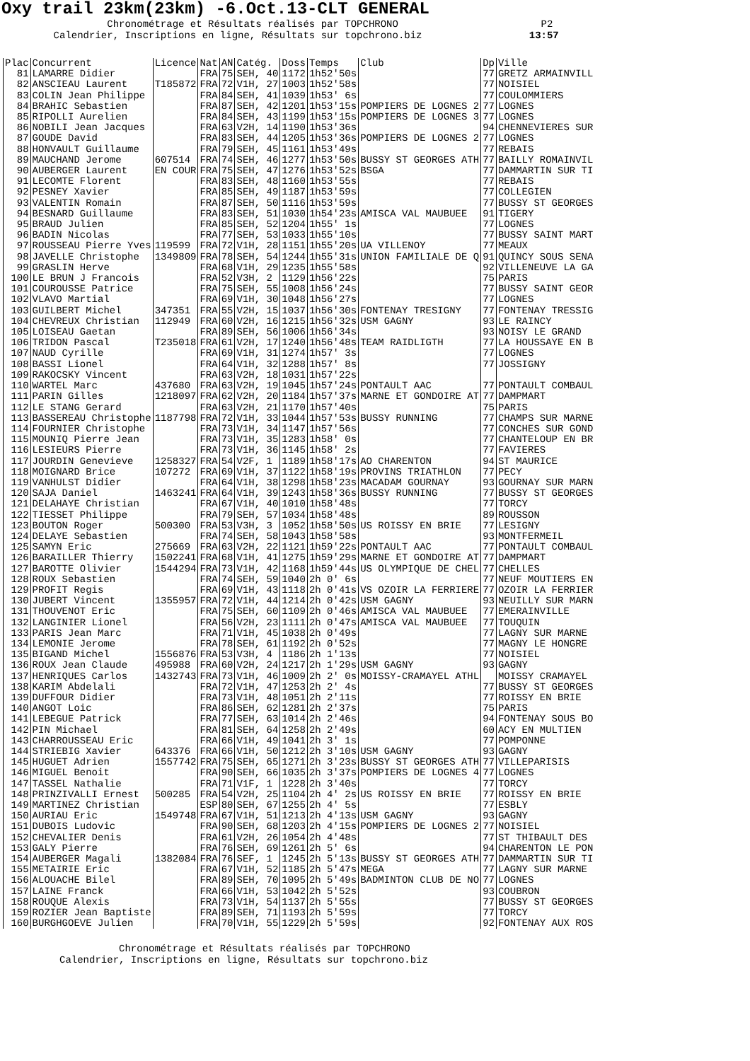Oxy trail 23km(23km) -6.Oct.13-CLT GENERAL
Chronométrage et Résultats réalisés par TOPCHRONO P2 Calendrier, Inscriptions en ligne, Résultats sur topchrono.biz 13:57
| Plac | Concurrent | Licence | Nat | AN | Catég. | Doss | Temps | Club | Dp | Ville |
| --- | --- | --- | --- | --- | --- | --- | --- | --- | --- | --- |
| 81 | LAMARRE Didier | | FRA | 75 | SEH, 40 | 1172 | 1h52'50s | | 77 | GRETZ ARMAINVILL |
| 82 | ANSCIEAU Laurent | T185872 | FRA | 72 | V1H, 27 | 1003 | 1h52'58s | | 77 | NOISIEL |
| 83 | COLIN Jean Philippe | | FRA | 84 | SEH, 41 | 1039 | 1h53' 6s | | 77 | COULOMMIERS |
| 84 | BRAHIC Sebastien | | FRA | 87 | SEH, 42 | 1201 | 1h53'15s | POMPIERS DE LOGNES 2 | 77 | LOGNES |
| 85 | RIPOLLI Aurelien | | FRA | 84 | SEH, 43 | 1199 | 1h53'15s | POMPIERS DE LOGNES 3 | 77 | LOGNES |
| 86 | NOBILI Jean Jacques | | FRA | 63 | V2H, 14 | 1190 | 1h53'36s | | 94 | CHENNEVIERES SUR |
| 87 | GOUDE David | | FRA | 83 | SEH, 44 | 1205 | 1h53'36s | POMPIERS DE LOGNES 2 | 77 | LOGNES |
| 88 | HONVAULT Guillaume | | FRA | 79 | SEH, 45 | 1161 | 1h53'49s | | 77 | REBAIS |
| 89 | MAUCHAND Jerome | 607514 | FRA | 74 | SEH, 46 | 1277 | 1h53'50s | BUSSY ST GEORGES ATH | 77 | BAILLY ROMAINVIL |
| 90 | AUBERGER Laurent | EN COUR | FRA | 75 | SEH, 47 | 1276 | 1h53'52s | BSGA | 77 | DAMMARTIN SUR TI |
| 91 | LECOMTE Florent | | FRA | 83 | SEH, 48 | 1160 | 1h53'55s | | 77 | REBAIS |
| 92 | PESNEY Xavier | | FRA | 85 | SEH, 49 | 1187 | 1h53'59s | | 77 | COLLEGIEN |
| 93 | VALENTIN Romain | | FRA | 87 | SEH, 50 | 1116 | 1h53'59s | | 77 | BUSSY ST GEORGES |
| 94 | BESNARD Guillaume | | FRA | 83 | SEH, 51 | 1030 | 1h54'23s | AMISCA VAL MAUBUEE | 91 | TIGERY |
| 95 | BRAUD Julien | | FRA | 85 | SEH, 52 | 1204 | 1h55' 1s | | 77 | LOGNES |
| 96 | BADIN Nicolas | | FRA | 77 | SEH, 53 | 1033 | 1h55'10s | | 77 | BUSSY SAINT MART |
| 97 | ROUSSEAU Pierre Yves | 119599 | FRA | 72 | V1H, 28 | 1151 | 1h55'20s | UA VILLENOY | 77 | MEAUX |
| 98 | JAVELLE Christophe | 1349809 | FRA | 78 | SEH, 54 | 1244 | 1h55'31s | UNION FAMILIALE DE Q | 91 | QUINCY SOUS SENA |
| 99 | GRASLIN Herve | | FRA | 68 | V1H, 29 | 1235 | 1h55'58s | | 92 | VILLENEUVE LA GA |
| 100 | LE BRUN J Francois | | FRA | 52 | V3H, 2 | 1129 | 1h56'22s | | 75 | PARIS |
| 101 | COUROUSSE Patrice | | FRA | 75 | SEH, 55 | 1008 | 1h56'24s | | 77 | BUSSY SAINT GEOR |
| 102 | VLAVO Martial | | FRA | 69 | V1H, 30 | 1048 | 1h56'27s | | 77 | LOGNES |
| 103 | GUILBERT Michel | 347351 | FRA | 55 | V2H, 15 | 1037 | 1h56'30s | FONTENAY TRESIGNY | 77 | FONTENAY TRESSIG |
| 104 | CHEVREUX Christian | 112949 | FRA | 60 | V2H, 16 | 1215 | 1h56'32s | USM GAGNY | 93 | LE RAINCY |
| 105 | LOISEAU Gaetan | | FRA | 89 | SEH, 56 | 1006 | 1h56'34s | | 93 | NOISY LE GRAND |
| 106 | TRIDON Pascal | T235018 | FRA | 61 | V2H, 17 | 1240 | 1h56'48s | TEAM RAIDLIGTH | 77 | LA HOUSSAYE EN B |
| 107 | NAUD Cyrille | | FRA | 69 | V1H, 31 | 1274 | 1h57' 3s | | 77 | LOGNES |
| 108 | BASSI Lionel | | FRA | 64 | V1H, 32 | 1288 | 1h57' 8s | | 77 | JOSSIGNY |
| 109 | RAKOCSKY Vincent | | FRA | 63 | V2H, 18 | 1031 | 1h57'22s | | | |
| 110 | WARTEL Marc | 437680 | FRA | 63 | V2H, 19 | 1045 | 1h57'24s | PONTAULT AAC | 77 | PONTAULT COMBAUL |
| 111 | PARIN Gilles | 1218097 | FRA | 62 | V2H, 20 | 1184 | 1h57'37s | MARNE ET GONDOIRE AT | 77 | DAMPMART |
| 112 | LE STANG Gerard | | FRA | 63 | V2H, 21 | 1170 | 1h57'40s | | 75 | PARIS |
| 113 | BASSEREAU Christophe | 1187798 | FRA | 72 | V1H, 33 | 1044 | 1h57'53s | BUSSY RUNNING | 77 | CHAMPS SUR MARNE |
| 114 | FOURNIER Christophe | | FRA | 73 | V1H, 34 | 1147 | 1h57'56s | | 77 | CONCHES SUR GOND |
| 115 | MOUNIQ Pierre Jean | | FRA | 73 | V1H, 35 | 1283 | 1h58' 0s | | 77 | CHANTELOUP EN BR |
| 116 | LESIEURS Pierre | | FRA | 73 | V1H, 36 | 1145 | 1h58' 2s | | 77 | FAVIERES |
| 117 | JOURDIN Genevieve | 1258327 | FRA | 54 | V2F, 1 | 1189 | 1h58'17s | AO CHARENTON | 94 | ST MAURICE |
| 118 | MOIGNARD Brice | 107272 | FRA | 69 | V1H, 37 | 1122 | 1h58'19s | PROVINS TRIATHLON | 77 | PECY |
| 119 | VANHULST Didier | | FRA | 64 | V1H, 38 | 1298 | 1h58'23s | MACADAM GOURNAY | 93 | GOURNAY SUR MARN |
| 120 | SAJA Daniel | 1463241 | FRA | 64 | V1H, 39 | 1243 | 1h58'36s | BUSSY RUNNING | 77 | BUSSY ST GEORGES |
| 121 | DELAHAYE Christian | | FRA | 67 | V1H, 40 | 1010 | 1h58'48s | | 77 | TORCY |
| 122 | TIESSET Philippe | | FRA | 79 | SEH, 57 | 1034 | 1h58'48s | | 89 | ROUSSON |
| 123 | BOUTON Roger | 500300 | FRA | 53 | V3H, 3 | 1052 | 1h58'50s | US ROISSY EN BRIE | 77 | LESIGNY |
| 124 | DELAYE Sebastien | | FRA | 74 | SEH, 58 | 1043 | 1h58'58s | | 93 | MONTFERMEIL |
| 125 | SAMYN Eric | 275669 | FRA | 63 | V2H, 22 | 1121 | 1h59'22s | PONTAULT AAC | 77 | PONTAULT COMBAUL |
| 126 | BARAILLER Thierry | 1502241 | FRA | 68 | V1H, 41 | 1275 | 1h59'29s | MARNE ET GONDOIRE AT | 77 | DAMPMART |
| 127 | BAROTTE Olivier | 1544294 | FRA | 73 | V1H, 42 | 1168 | 1h59'44s | US OLYMPIQUE DE CHEL | 77 | CHELLES |
| 128 | ROUX Sebastien | | FRA | 74 | SEH, 59 | 1040 | 2h 0' 6s | | 77 | NEUF MOUTIERS EN |
| 129 | PROFIT Regis | | FRA | 69 | V1H, 43 | 1118 | 2h 0'41s | VS OZOIR LA FERRIERE | 77 | OZOIR LA FERRIER |
| 130 | JUBERT Vincent | 1355957 | FRA | 72 | V1H, 44 | 1214 | 2h 0'42s | USM GAGNY | 93 | NEUILLY SUR MARN |
| 131 | THOUVENOT Eric | | FRA | 75 | SEH, 60 | 1109 | 2h 0'46s | AMISCA VAL MAUBUEE | 77 | EMERAINVILLE |
| 132 | LANGINIER Lionel | | FRA | 56 | V2H, 23 | 1111 | 2h 0'47s | AMISCA VAL MAUBUEE | 77 | TOUQUIN |
| 133 | PARIS Jean Marc | | FRA | 71 | V1H, 45 | 1038 | 2h 0'49s | | 77 | LAGNY SUR MARNE |
| 134 | LEMONIE Jerome | | FRA | 78 | SEH, 61 | 1192 | 2h 0'52s | | 77 | MAGNY LE HONGRE |
| 135 | BIGAND Michel | 1556876 | FRA | 53 | V3H, 4 | 1186 | 2h 1'13s | | 77 | NOISIEL |
| 136 | ROUX Jean Claude | 495988 | FRA | 60 | V2H, 24 | 1217 | 2h 1'29s | USM GAGNY | 93 | GAGNY |
| 137 | HENRIQUES Carlos | 1432743 | FRA | 73 | V1H, 46 | 1009 | 2h 2' 0s | MOISSY-CRAMAYEL ATHL | | MOISSY CRAMAYEL |
| 138 | KARIM Abdelali | | FRA | 72 | V1H, 47 | 1253 | 2h 2' 4s | | 77 | BUSSY ST GEORGES |
| 139 | DUFFOUR Didier | | FRA | 73 | V1H, 48 | 1051 | 2h 2'11s | | 77 | ROISSY EN BRIE |
| 140 | ANGOT Loic | | FRA | 86 | SEH, 62 | 1281 | 2h 2'37s | | 75 | PARIS |
| 141 | LEBEGUE Patrick | | FRA | 77 | SEH, 63 | 1014 | 2h 2'46s | | 94 | FONTENAY SOUS BO |
| 142 | PIN Michael | | FRA | 81 | SEH, 64 | 1258 | 2h 2'49s | | 60 | ACY EN MULTIEN |
| 143 | CHARROUSSEAU Eric | | FRA | 66 | V1H, 49 | 1041 | 2h 3' 1s | | 77 | POMPONNE |
| 144 | STRIEBIG Xavier | 643376 | FRA | 66 | V1H, 50 | 1212 | 2h 3'10s | USM GAGNY | 93 | GAGNY |
| 145 | HUGUET Adrien | 1557742 | FRA | 75 | SEH, 65 | 1271 | 2h 3'23s | BUSSY ST GEORGES ATH | 77 | VILLEPARISIS |
| 146 | MIGUEL Benoit | | FRA | 90 | SEH, 66 | 1035 | 2h 3'37s | POMPIERS DE LOGNES 4 | 77 | LOGNES |
| 147 | TASSEL Nathalie | | FRA | 71 | V1F, 1 | 1228 | 2h 3'40s | | 77 | TORCY |
| 148 | PRINZIVALLI Ernest | 500285 | FRA | 54 | V2H, 25 | 1104 | 2h 4' 2s | US ROISSY EN BRIE | 77 | ROISSY EN BRIE |
| 149 | MARTINEZ Christian | | ESP | 80 | SEH, 67 | 1255 | 2h 4' 5s | | 77 | ESBLY |
| 150 | AURIAU Eric | 1549748 | FRA | 67 | V1H, 51 | 1213 | 2h 4'13s | USM GAGNY | 93 | GAGNY |
| 151 | DUBOIS Ludovic | | FRA | 90 | SEH, 68 | 1203 | 2h 4'15s | POMPIERS DE LOGNES 2 | 77 | NOISIEL |
| 152 | CHEVALIER Denis | | FRA | 61 | V2H, 26 | 1054 | 2h 4'48s | | 77 | ST THIBAULT DES |
| 153 | GALY Pierre | | FRA | 76 | SEH, 69 | 1261 | 2h 5' 6s | | 94 | CHARENTON LE PON |
| 154 | AUBERGER Magali | 1382084 | FRA | 76 | SEF, 1 | 1245 | 2h 5'13s | BUSSY ST GEORGES ATH | 77 | DAMMARTIN SUR TI |
| 155 | METAIRIE Eric | | FRA | 67 | V1H, 52 | 1185 | 2h 5'47s | MEGA | 77 | LAGNY SUR MARNE |
| 156 | ALOUACHE Bilel | | FRA | 89 | SEH, 70 | 1095 | 2h 5'49s | BADMINTON CLUB DE NO | 77 | LOGNES |
| 157 | LAINE Franck | | FRA | 66 | V1H, 53 | 1042 | 2h 5'52s | | 93 | COUBRON |
| 158 | ROUQUE Alexis | | FRA | 73 | V1H, 54 | 1137 | 2h 5'55s | | 77 | BUSSY ST GEORGES |
| 159 | ROZIER Jean Baptiste | | FRA | 89 | SEH, 71 | 1193 | 2h 5'59s | | 77 | TORCY |
| 160 | BURGHGOEVE Julien | | FRA | 70 | V1H, 55 | 1229 | 2h 5'59s | | 92 | FONTENAY AUX ROS |
Chronométrage et Résultats réalisés par TOPCHRONO Calendrier, Inscriptions en ligne, Résultats sur topchrono.biz